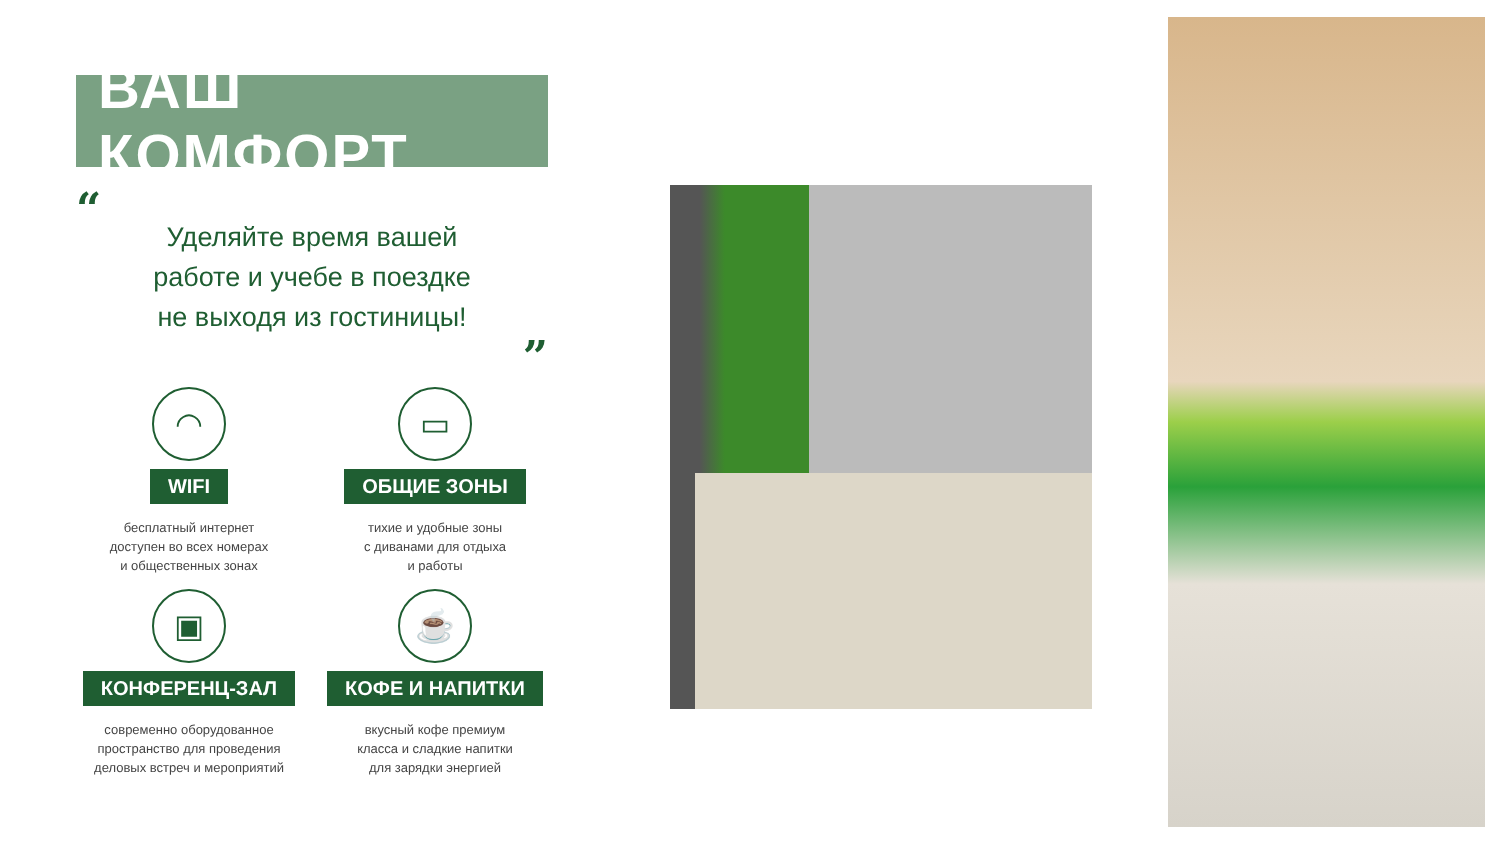ВАШ КОМФОРТ
“Уделяйте время вашей
работе и учебе в поездке
не выходя из гостиницы!”
◠
WIFI
бесплатный интернет
доступен во всех номерах
и общественных зонах
▭
ОБЩИЕ ЗОНЫ
тихие и удобные зоны
с диванами для отдыха
и работы
▣
КОНФЕРЕНЦ-ЗАЛ
современно оборудованное
пространство для проведения
деловых встреч и мероприятий
☕
КОФЕ И НАПИТКИ
вкусный кофе премиум
класса и сладкие напитки
для зарядки энергией